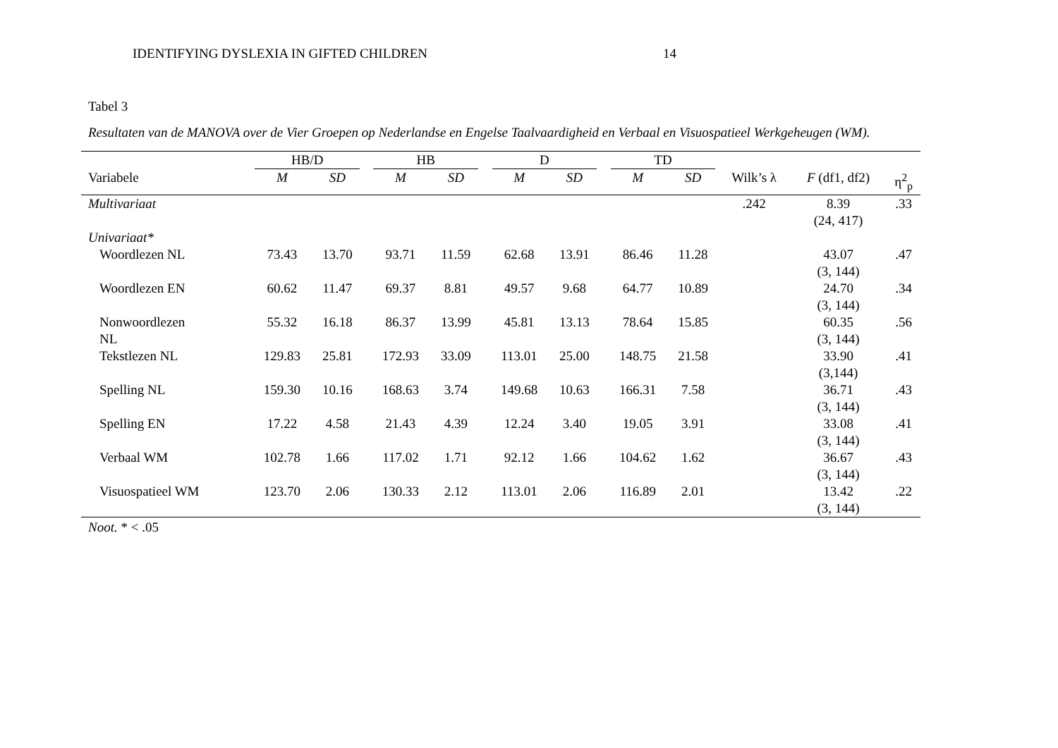IDENTIFYING DYSLEXIA IN GIFTED CHILDREN 14
Tabel 3
Resultaten van de MANOVA over de Vier Groepen op Nederlandse en Engelse Taalvaardigheid en Verbaal en Visuospatieel Werkgeheugen (WM).
| | HB/D | | | HB | | | D | | | TD | | | | |
| Variabele | M | SD | | M | SD | | M | SD | | M | SD | Wilk’s λ | F (df1, df2) | η<sup>2</sup><sub>p</sub> |
| Multivariaat | | | | | | | | | | | | .242 | 8.39 (24, 417) | .33 |
| Univariaat* | | | | | | | | | | | | | | |
| Woordlezen NL | 73.43 | 13.70 | | 93.71 | 11.59 | | 62.68 | 13.91 | | 86.46 | 11.28 | | 43.07 (3, 144) | .47 |
| Woordlezen EN | 60.62 | 11.47 | | 69.37 | 8.81 | | 49.57 | 9.68 | | 64.77 | 10.89 | | 24.70 (3, 144) | .34 |
| Nonwoordlezen NL | 55.32 | 16.18 | | 86.37 | 13.99 | | 45.81 | 13.13 | | 78.64 | 15.85 | | 60.35 (3, 144) | .56 |
| Tekstlezen NL | 129.83 | 25.81 | | 172.93 | 33.09 | | 113.01 | 25.00 | | 148.75 | 21.58 | | 33.90 (3,144) | .41 |
| Spelling NL | 159.30 | 10.16 | | 168.63 | 3.74 | | 149.68 | 10.63 | | 166.31 | 7.58 | | 36.71 (3, 144) | .43 |
| Spelling EN | 17.22 | 4.58 | | 21.43 | 4.39 | | 12.24 | 3.40 | | 19.05 | 3.91 | | 33.08 (3, 144) | .41 |
| Verbaal WM | 102.78 | 1.66 | | 117.02 | 1.71 | | 92.12 | 1.66 | | 104.62 | 1.62 | | 36.67 (3, 144) | .43 |
| Visuospatieel WM | 123.70 | 2.06 | | 130.33 | 2.12 | | 113.01 | 2.06 | | 116.89 | 2.01 | | 13.42 (3, 144) | .22 |
Noot. * < .05